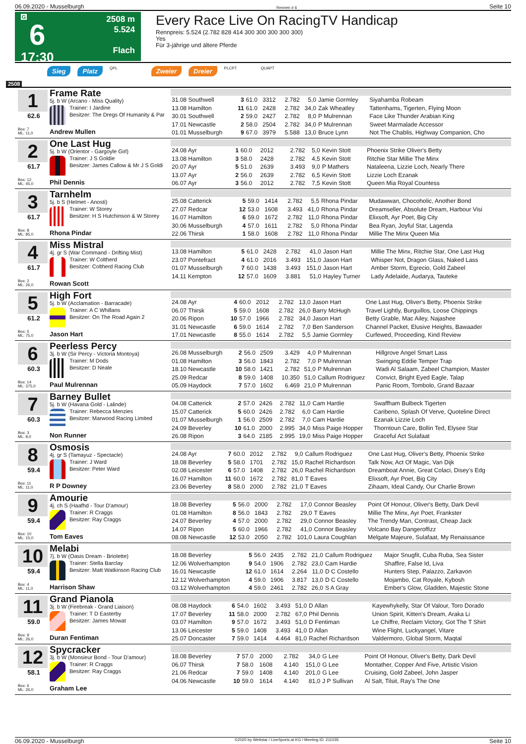06.09.2020 - Musselburgh Rennen # 6 Seite 10
G
6
17:30
2508 m
5.524
Flach
Every Race Live On RacingTV Handicap
Rennpreis: 5.524 (2.782 828 414 300 300 300 300 300)
Yes
Für 3-jährige und ältere Pferde
Sieg Platz QPL Zweier Dreier PLCPT QUAPT
2508
1
62.6
Box: 7
ML: 11,0
Frame Rate
5j. b W (Arcano - Miss Quality)
Trainer: I Jardine
Besitzer: The Dregs Of Humanity & Par
Andrew Mullen
| 31.08 Southwell | 3 | 61.0 | 3312 | 2.782 | 5,0 | Jamie Gormley | Siyahamba Robeam |
| 13.08 Hamilton | 11 | 61.0 | 2428 | 2.782 | 34,0 | Zak Wheatley | Tattenhams, Tigerten, Flying Moon |
| 30.01 Southwell | 2 | 59.0 | 2427 | 2.782 | 8,0 | P Mulrennan | Face Like Thunder Arabian King |
| 17.01 Newcastle | 2 | 58.0 | 2504 | 2.782 | 34,0 | P Mulrennan | Sweet Marmalade Accessor |
| 01.01 Musselburgh | 9 | 67.0 | 3979 | 5.588 | 13,0 | Bruce Lynn | Not The Chablis, Highway Companion, Cho |
2
61.7
Box: 12
ML: 45,0
One Last Hug
5j. b W (Orientor - Gargoyle Girl)
Trainer: J S Goldie
Besitzer: James Callow & Mr J S Goldi
Phil Dennis
| 24.08 Ayr | 1 | 60.0 | 2012 | 2.782 | 5,0 | Kevin Stott | Phoenix Strike Oliver's Betty |
| 13.08 Hamilton | 3 | 58.0 | 2428 | 2.782 | 4,5 | Kevin Stott | Ritchie Star Millie The Minx |
| 20.07 Ayr | 5 | 51.0 | 2639 | 3.493 | 9,0 | P Mathers | Nataleena, Lizzie Loch, Nearly There |
| 13.07 Ayr | 2 | 56.0 | 2639 | 2.782 | 6,5 | Kevin Stott | Lizzie Loch Ezanak |
| 06.07 Ayr | 3 | 56.0 | 2012 | 2.782 | 7,5 | Kevin Stott | Queen Mia Royal Countess |
3
61.7
Box: 8
ML: 85,0
Tarnhelm
5j. b S (Helmet - Anosti)
Trainer: W Storey
Besitzer: H S Hutchinson & W Storey
Rhona Pindar
| 25.08 Catterick | 5 | 59.0 | 1414 | 2.782 | 5,5 | Rhona Pindar | Mudawwan, Chocoholic, Another Bond |
| 27.07 Redcar | 12 | 53.0 | 1608 | 3.493 | 41,0 | Rhona Pindar | Dreamseller, Absolute Dream, Harbour Visi |
| 16.07 Hamilton | 6 | 59.0 | 1672 | 2.782 | 11,0 | Rhona Pindar | Elixsoft, Ayr Poet, Big City |
| 30.06 Musselburgh | 4 | 57.0 | 1611 | 2.782 | 5,0 | Rhona Pindar | Bea Ryan, Joyful Star, Lagenda |
| 22.06 Thirsk | 1 | 58.0 | 1608 | 2.782 | 11,0 | Rhona Pindar | Millie The Minx Queen Mia |
4
61.7
Box: 2
ML: 26,0
Miss Mistral
4j. gr S (War Command - Drifting Mist)
Trainer: W Coltherd
Besitzer: Coltherd Racing Club
Rowan Scott
| 13.08 Hamilton | 5 | 61.0 | 2428 | 2.782 | 41,0 | Jason Hart | Millie The Minx, Ritchie Star, One Last Hug |
| 23.07 Pontefract | 4 | 61.0 | 2016 | 3.493 | 151,0 | Jason Hart | Whisper Not, Dragon Glass, Naked Lass |
| 01.07 Musselburgh | 7 | 60.0 | 1438 | 3.493 | 151,0 | Jason Hart | Amber Storm, Egrecio, Gold Zabeel |
| 14.11 Kempton | 12 | 57.0 | 1609 | 3.881 | 51,0 | Hayley Turner | Lady Adelaide, Audarya, Tauteke |
5
61.2
Box: 5
ML: 75,0
High Fort
5j. b W (Acclamation - Barracade)
Trainer: A C Whillans
Besitzer: On The Road Again 2
Jason Hart
| 24.08 Ayr | 4 | 60.0 | 2012 | 2.782 | 13,0 | Jason Hart | One Last Hug, Oliver's Betty, Phoenix Strike |
| 06.07 Thirsk | 5 | 59.0 | 1608 | 2.782 | 26,0 | Barry McHugh | Travel Lightly, Burguillos, Loose Chippings |
| 20.06 Ripon | 10 | 57.0 | 1966 | 2.782 | 34,0 | Jason Hart | Betty Grable, Mac Ailey, Najashee |
| 31.01 Newcastle | 6 | 59.0 | 1614 | 2.782 | 7,0 | Ben Sanderson | Channel Packet, Elusive Heights, Bawaader |
| 17.01 Newcastle | 8 | 55.0 | 1614 | 2.782 | 5,5 | Jamie Gormley | Curfewed, Proceeding, Kind Review |
6
60.3
Box: 14
ML: 375,0
Peerless Percy
3j. b W (Sir Percy - Victoria Montoya)
Trainer: M Dods
Besitzer: D Neale
Paul Mulrennan
| 26.08 Musselburgh | 2 | 56.0 | 2509 | 3.429 | 4,0 | P Mulrennan | Hillgrove Angel Smart Lass |
| 01.08 Hamilton | 3 | 56.0 | 1843 | 2.782 | 7,0 | P Mulrennan | Swinging Eddie Temper Trap |
| 18.10 Newcastle | 10 | 58.0 | 1421 | 2.782 | 51,0 | P Mulrennan | Wadi Al Salaam, Zabeel Champion, Master |
| 25.09 Redcar | 8 | 59.0 | 1408 | 10.350 | 51,0 | Callum Rodriguez | Convict, Bright Eyed Eagle, Talap |
| 05.09 Haydock | 7 | 57.0 | 1602 | 6.469 | 21,0 | P Mulrennan | Panic Room, Tombolo, Grand Bazaar |
7
60.3
Box: 3
ML: 8,0
Barney Bullet
5j. b W (Havana Gold - Lalinde)
Trainer: Rebecca Menzies
Besitzer: Marwood Racing Limited
Non Runner
| 04.08 Catterick | 2 | 57.0 | 2426 | 2.782 | 11,0 | Cam Hardie | Swaffham Bulbeck Tigerten |
| 15.07 Catterick | 5 | 60.0 | 2426 | 2.782 | 6,0 | Cam Hardie | Caribeno, Splash Of Verve, Quoteline Direct |
| 01.07 Musselburgh | 1 | 56.0 | 2509 | 2.782 | 7,0 | Cam Hardie | Ezanak Lizzie Loch |
| 24.09 Beverley | 10 | 61.0 | 2000 | 2.995 | 34,0 | Miss Paige Hopper | Thorntoun Care, Bollin Ted, Elysee Star |
| 26.08 Ripon | 3 | 64.0 | 2185 | 2.995 | 19,0 | Miss Paige Hopper | Graceful Act Sulafaat |
8
59.4
Box: 11
ML: 11,0
Osmosis
4j. gr S (Tamayuz - Spectacle)
Trainer: J Ward
Besitzer: Peter Ward
R P Downey
| 24.08 Ayr | 7 | 60.0 | 2012 | 2.782 | 9,0 | Callum Rodriguez | One Last Hug, Oliver's Betty, Phoenix Strike |
| 18.08 Beverley | 5 | 58.0 | 1701 | 2.782 | 15,0 | Rachel Richardson | Talk Now, Act Of Magic, Van Dijk |
| 02.08 Leicester | 6 | 57.0 | 1408 | 2.782 | 26,0 | Rachel Richardson | Dreamboat Annie, Great Colaci, Disey's Edg |
| 16.07 Hamilton | 11 | 60.0 | 1672 | 2.782 | 81,0 | T Eaves | Elixsoft, Ayr Poet, Big City |
| 23.06 Beverley | 8 | 58.0 | 2000 | 2.782 | 21,0 | T Eaves | Zihaam, Ideal Candy, Our Charlie Brown |
9
59.4
Box: 10
ML: 15,0
Amourie
4j. ch S (Haafhd - Tour D'amour)
Trainer: R Craggs
Besitzer: Ray Craggs
Tom Eaves
| 18.08 Beverley | 5 | 56.0 | 2000 | 2.782 | 17,0 | Connor Beasley | Point Of Honour, Oliver's Betty, Dark Devil |
| 01.08 Hamilton | 8 | 56.0 | 1843 | 2.782 | 29,0 | T Eaves | Millie The Minx, Ayr Poet, Frankster |
| 24.07 Beverley | 4 | 57.0 | 2000 | 2.782 | 29,0 | Connor Beasley | The Trendy Man, Contrast, Cheap Jack |
| 14.07 Ripon | 5 | 60.0 | 1966 | 2.782 | 41,0 | Connor Beasley | Volcano Bay Dangeroffizz |
| 08.08 Newcastle | 12 | 53.0 | 2050 | 2.782 | 101,0 | Laura Coughlan | Melgate Majeure, Sulafaat, My Renaissance |
10
59.4
Box: 4
ML: 11,0
Melabi
7j. b W (Oasis Dream - Briolette)
Trainer: Stella Barclay
Besitzer: Matt Watkinson Racing Club
Harrison Shaw
| 18.08 Beverley | 5 | 56.0 | 2435 | 2.782 | 21,0 | Callum Rodriguez | Major Snugfit, Cuba Ruba, Sea Sister |
| 12.06 Wolverhampton | 9 | 54.0 | 1906 | 2.782 | 23,0 | Cam Hardie | Shaffire, False Id, Liva |
| 16.01 Newcastle | 12 | 61.0 | 1614 | 2.264 | 11,0 | D C Costello | Hunters Step, Palazzo, Zarkavon |
| 12.12 Wolverhampton | 4 | 59.0 | 1906 | 3.817 | 13,0 | D C Costello | Mojambo, Cat Royale, Kybosh |
| 03.12 Wolverhampton | 4 | 59.0 | 2461 | 2.782 | 26,0 | S A Gray | Ember's Glow, Gladden, Majestic Stone |
11
59.0
Box: 9
ML: 26,0
Grand Pianola
3j. b W (Firebreak - Grand Liaison)
Trainer: T D Easterby
Besitzer: James Mowat
Duran Fentiman
| 08.08 Haydock | 6 | 54.0 | 1602 | 3.493 | 51,0 | D Allan | Kayewhykelly, Star Of Valour, Toro Dorado |
| 17.07 Beverley | 11 | 58.0 | 2000 | 2.782 | 67,0 | Phil Dennis | Union Spirit, Kitten's Dream, Araka Li |
| 03.07 Hamilton | 9 | 57.0 | 1672 | 3.493 | 51,0 | D Fentiman | Le Chiffre, Reclaim Victory, Got The T Shirt |
| 13.06 Leicester | 5 | 59.0 | 1408 | 3.493 | 41,0 | D Allan | Wine Flight, Luckyangel, Vitare |
| 25.07 Doncaster | 7 | 59.0 | 1414 | 4.464 | 81,0 | Rachel Richardson | Valdermoro, Global Storm, Maqtal |
12
58.1
Box: 6
ML: 26,0
Spycracker
3j. b W (Monsieur Bond - Tour D'amour)
Trainer: R Craggs
Besitzer: Ray Craggs
Graham Lee
| 18.08 Beverley | 7 | 57.0 | 2000 | 2.782 | 34,0 | G Lee | Point Of Honour, Oliver's Betty, Dark Devil |
| 06.07 Thirsk | 7 | 58.0 | 1608 | 4.140 | 151,0 | G Lee | Montather, Copper And Five, Artistic Vision |
| 21.06 Redcar | 7 | 59.0 | 1408 | 4.140 | 201,0 | G Lee | Cruising, Gold Zabeel, John Jasper |
| 04.06 Newcastle | 10 | 59.0 | 1614 | 4.140 | 81,0 | J P Sullivan | Al Salt, Tilsit, Ray's The One |
06.09.2020 - Musselburgh ©2020 by Wettstar / LiveSports.at KG / Meeting ID: 211035 Seite 10